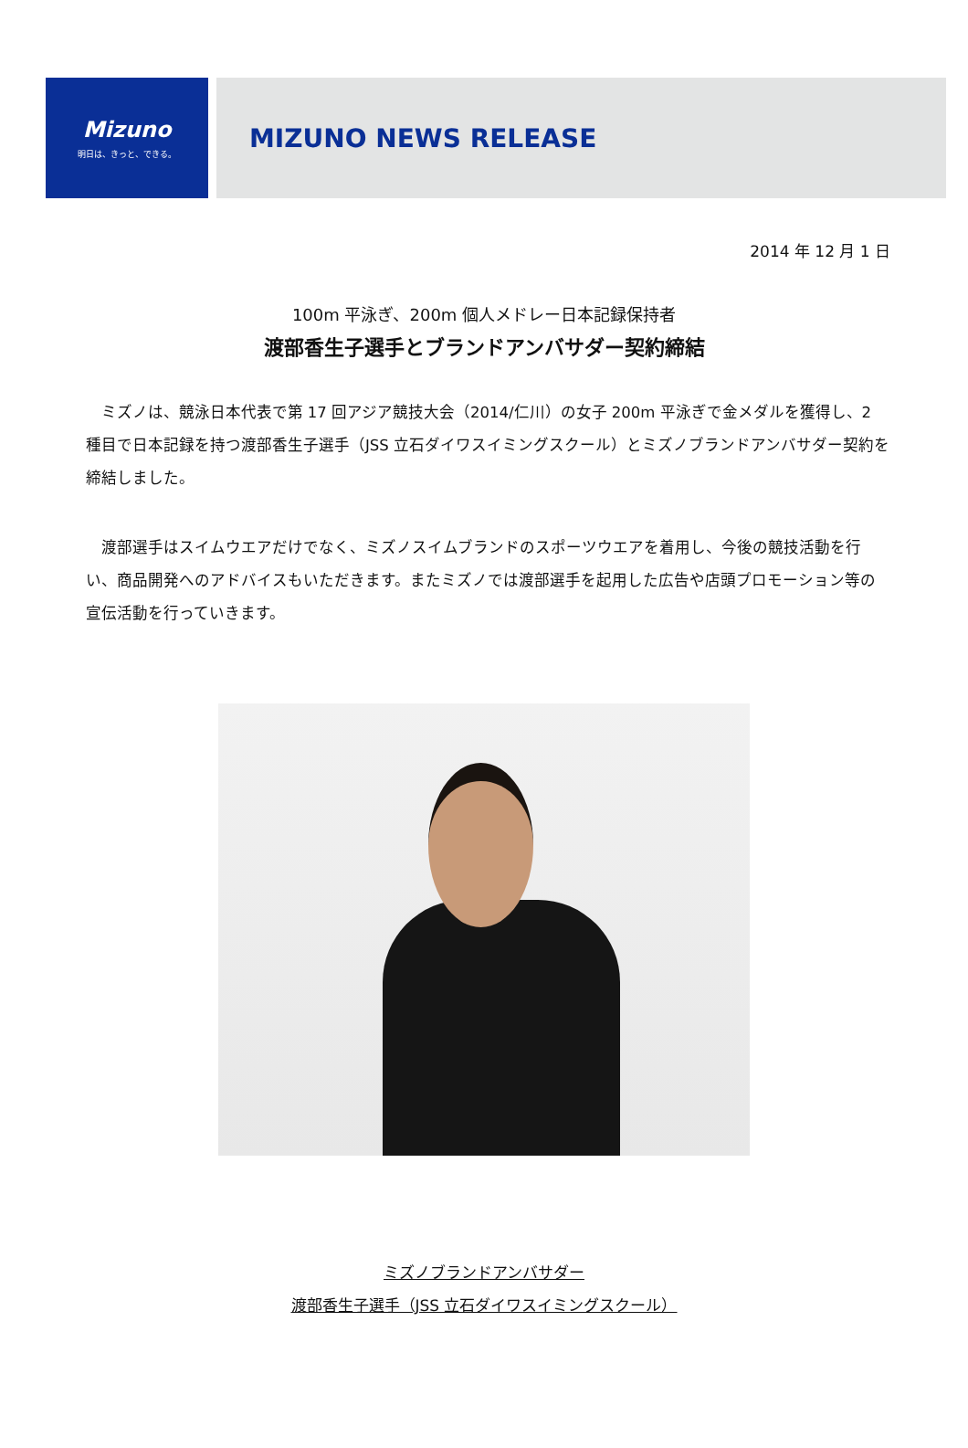Mizuno
明日は、きっと、できる。
MIZUNO NEWS RELEASE
2014 年 12 月 1 日
100m 平泳ぎ、200m 個人メドレー日本記録保持者
渡部香生子選手とブランドアンバサダー契約締結
ミズノは、競泳日本代表で第 17 回アジア競技大会（2014/仁川）の女子 200m 平泳ぎで金メダルを獲得し、2 種目で日本記録を持つ渡部香生子選手（JSS 立石ダイワスイミングスクール）とミズノブランドアンバサダー契約を締結しました。
渡部選手はスイムウエアだけでなく、ミズノスイムブランドのスポーツウエアを着用し、今後の競技活動を行い、商品開発へのアドバイスもいただきます。またミズノでは渡部選手を起用した広告や店頭プロモーション等の宣伝活動を行っていきます。
ミズノブランドアンバサダー
渡部香生子選手（JSS 立石ダイワスイミングスクール）